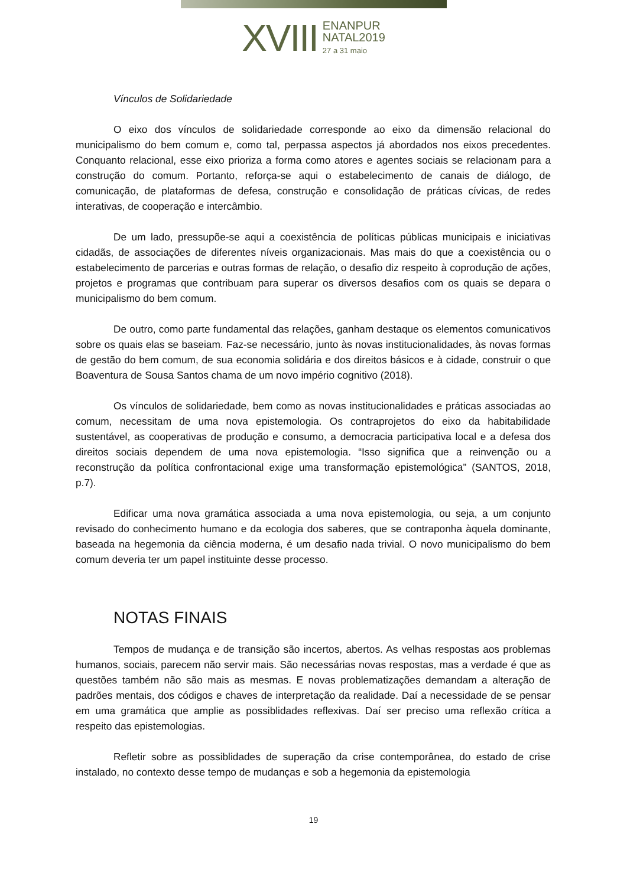XVIII
ENANPUR
NATAL2019
27 a 31 maio
Vínculos de Solidariedade
O eixo dos vínculos de solidariedade corresponde ao eixo da dimensão relacional do municipalismo do bem comum e, como tal, perpassa aspectos já abordados nos eixos precedentes. Conquanto relacional, esse eixo prioriza a forma como atores e agentes sociais se relacionam para a construção do comum. Portanto, reforça-se aqui o estabelecimento de canais de diálogo, de comunicação, de plataformas de defesa, construção e consolidação de práticas cívicas, de redes interativas, de cooperação e intercâmbio.
De um lado, pressupõe-se aqui a coexistência de políticas públicas municipais e iniciativas cidadãs, de associações de diferentes níveis organizacionais. Mas mais do que a coexistência ou o estabelecimento de parcerias e outras formas de relação, o desafio diz respeito à coprodução de ações, projetos e programas que contribuam para superar os diversos desafios com os quais se depara o municipalismo do bem comum.
De outro, como parte fundamental das relações, ganham destaque os elementos comunicativos sobre os quais elas se baseiam. Faz-se necessário, junto às novas institucionalidades, às novas formas de gestão do bem comum, de sua economia solidária e dos direitos básicos e à cidade, construir o que Boaventura de Sousa Santos chama de um novo império cognitivo (2018).
Os vínculos de solidariedade, bem como as novas institucionalidades e práticas associadas ao comum, necessitam de uma nova epistemologia. Os contraprojetos do eixo da habitabilidade sustentável, as cooperativas de produção e consumo, a democracia participativa local e a defesa dos direitos sociais dependem de uma nova epistemologia. “Isso significa que a reinvenção ou a reconstrução da política confrontacional exige uma transformação epistemológica” (SANTOS, 2018, p.7).
Edificar uma nova gramática associada a uma nova epistemologia, ou seja, a um conjunto revisado do conhecimento humano e da ecologia dos saberes, que se contraponha àquela dominante, baseada na hegemonia da ciência moderna, é um desafio nada trivial. O novo municipalismo do bem comum deveria ter um papel instituinte desse processo.
NOTAS FINAIS
Tempos de mudança e de transição são incertos, abertos. As velhas respostas aos problemas humanos, sociais, parecem não servir mais. São necessárias novas respostas, mas a verdade é que as questões também não são mais as mesmas. E novas problematizações demandam a alteração de padrões mentais, dos códigos e chaves de interpretação da realidade. Daí a necessidade de se pensar em uma gramática que amplie as possiblidades reflexivas. Daí ser preciso uma reflexão crítica a respeito das epistemologias.
Refletir sobre as possiblidades de superação da crise contemporânea, do estado de crise instalado, no contexto desse tempo de mudanças e sob a hegemonia da epistemologia
19